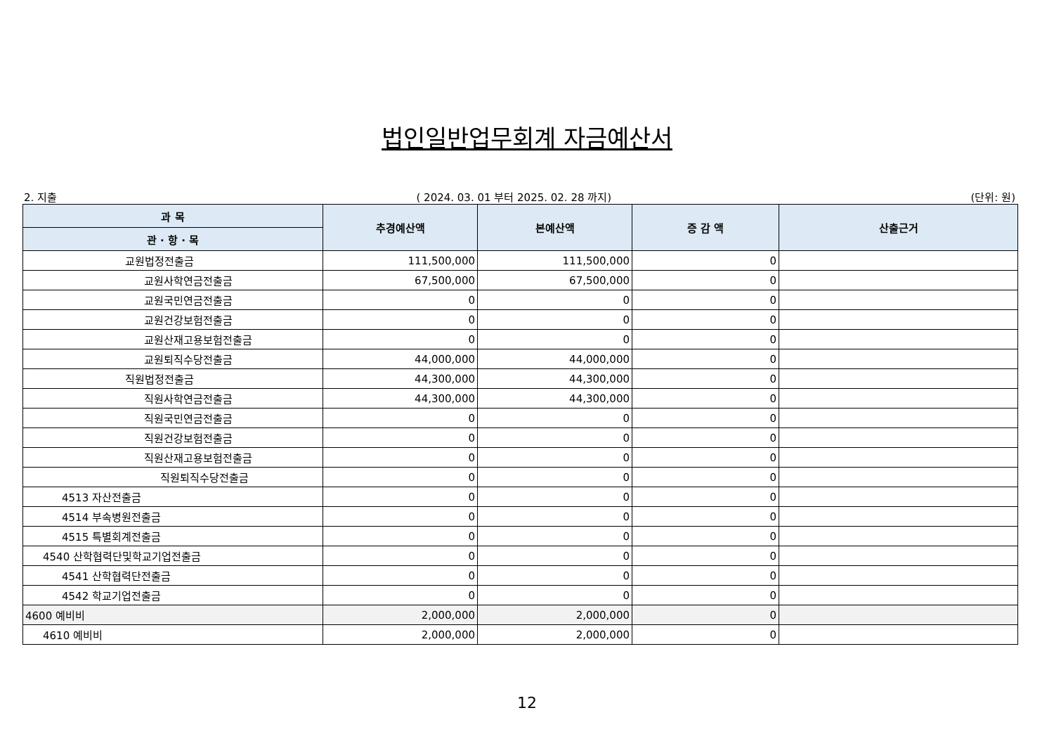법인일반업무회계 자금예산서
2. 지출 ( 2024. 03. 01 부터 2025. 02. 28 까지) (단위: 원)
| 과 목 | 추경예산액 | 본예산액 | 증 감 액 | 산출근거 |
| --- | --- | --- | --- | --- |
| 관 · 항 · 목 | | | | |
| 교원법정전출금 | 111,500,000 | 111,500,000 | 0 | |
| 교원사학연금전출금 | 67,500,000 | 67,500,000 | 0 | |
| 교원국민연금전출금 | 0 | 0 | 0 | |
| 교원건강보험전출금 | 0 | 0 | 0 | |
| 교원산재고용보험전출금 | 0 | 0 | 0 | |
| 교원퇴직수당전출금 | 44,000,000 | 44,000,000 | 0 | |
| 직원법정전출금 | 44,300,000 | 44,300,000 | 0 | |
| 직원사학연금전출금 | 44,300,000 | 44,300,000 | 0 | |
| 직원국민연금전출금 | 0 | 0 | 0 | |
| 직원건강보험전출금 | 0 | 0 | 0 | |
| 직원산재고용보험전출금 | 0 | 0 | 0 | |
| 직원퇴직수당전출금 | 0 | 0 | 0 | |
| 4513 자산전출금 | 0 | 0 | 0 | |
| 4514 부속병원전출금 | 0 | 0 | 0 | |
| 4515 특별회계전출금 | 0 | 0 | 0 | |
| 4540 산학협력단및학교기업전출금 | 0 | 0 | 0 | |
| 4541 산학협력단전출금 | 0 | 0 | 0 | |
| 4542 학교기업전출금 | 0 | 0 | 0 | |
| 4600 예비비 | 2,000,000 | 2,000,000 | 0 | |
| 4610 예비비 | 2,000,000 | 2,000,000 | 0 | |
12